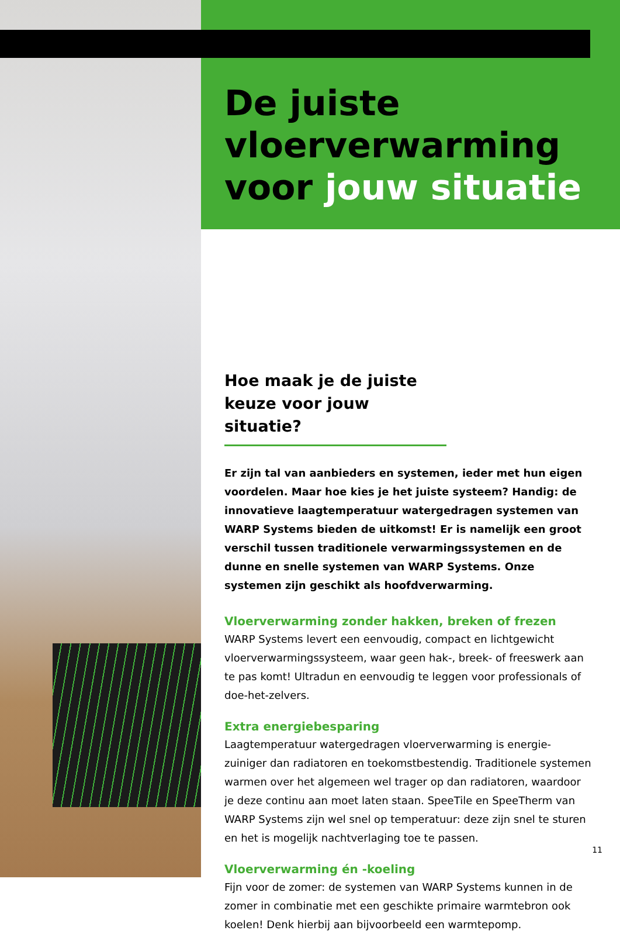De juiste vloerverwarming voor jouw situatie
Hoe maak je de juiste keuze voor jouw situatie?
Er zijn tal van aanbieders en systemen, ieder met hun eigen voordelen. Maar hoe kies je het juiste systeem? Handig: de innovatieve laagtemperatuur watergedragen systemen van WARP Systems bieden de uitkomst! Er is namelijk een groot verschil tussen traditionele verwarmingssystemen en de dunne en snelle systemen van WARP Systems. Onze systemen zijn geschikt als hoofdverwarming.
Vloerverwarming zonder hakken, breken of frezen
WARP Systems levert een eenvoudig, compact en lichtgewicht vloerverwarmingssysteem, waar geen hak-, breek- of freeswerk aan te pas komt! Ultradun en eenvoudig te leggen voor professionals of doe-het-zelvers.
Extra energiebesparing
Laagtemperatuur watergedragen vloerverwarming is energie-zuiniger dan radiatoren en toekomstbestendig. Traditionele systemen warmen over het algemeen wel trager op dan radiatoren, waardoor je deze continu aan moet laten staan. SpeeTile en SpeeTherm van WARP Systems zijn wel snel op temperatuur: deze zijn snel te sturen en het is mogelijk nachtverlaging toe te passen.
Vloerverwarming én -koeling
Fijn voor de zomer: de systemen van WARP Systems kunnen in de zomer in combinatie met een geschikte primaire warmtebron ook koelen! Denk hierbij aan bijvoorbeeld een warmtepomp.
11